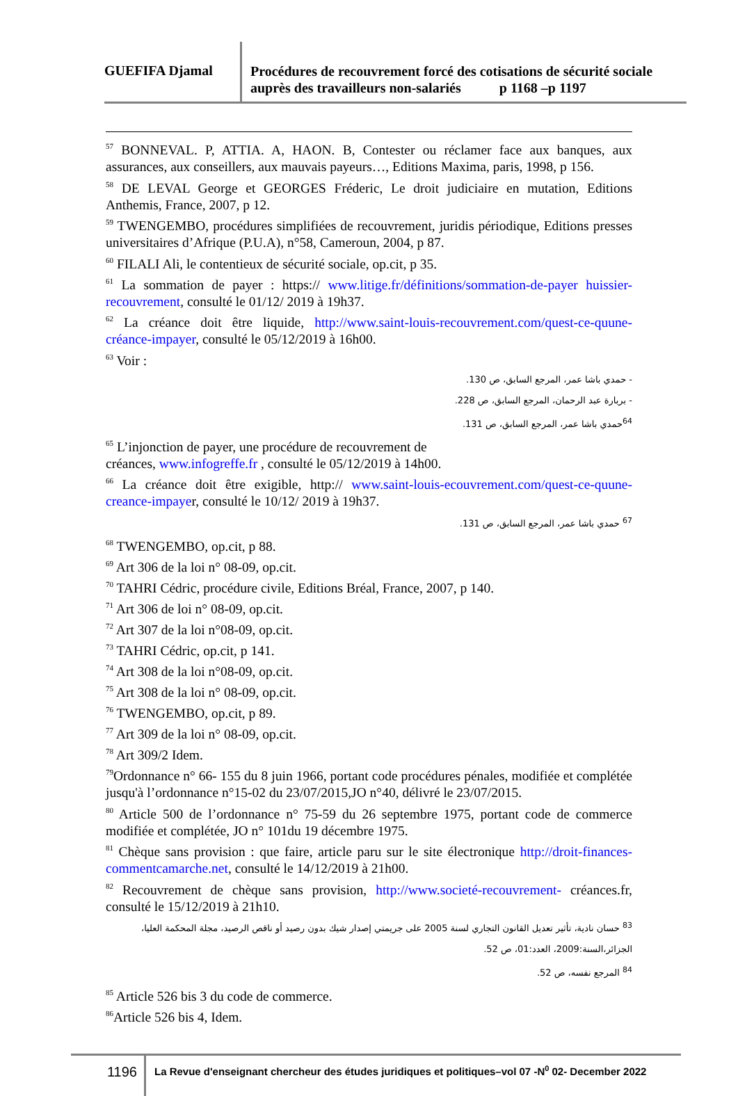GUEFIFA Djamal
Procédures de recouvrement forcé des cotisations de sécurité sociale auprès des travailleurs non-salariés p 1168 –p 1197
<sup>57</sup> BONNEVAL. P, ATTIA. A, HAON. B, Contester ou réclamer face aux banques, aux assurances, aux conseillers, aux mauvais payeurs…, Editions Maxima, paris, 1998, p 156.
<sup>58</sup> DE LEVAL George et GEORGES Fréderic, Le droit judiciaire en mutation, Editions Anthemis, France, 2007, p 12.
<sup>59</sup> TWENGEMBO, procédures simplifiées de recouvrement, juridis périodique, Editions presses universitaires d’Afrique (P.U.A), n°58, Cameroun, 2004, p 87.
<sup>60</sup> FILALI Ali, le contentieux de sécurité sociale, op.cit, p 35.
<sup>61</sup> La sommation de payer : https:// www.litige.fr/définitions/sommation-de-payer huissier-recouvrement, consulté le 01/12/ 2019 à 19h37.
<sup>62</sup> La créance doit être liquide, http://www.saint-louis-recouvrement.com/quest-ce-quune-créance-impayer, consulté le 05/12/2019 à 16h00.
<sup>63</sup> Voir :
- حمدي باشا عمر، المرجع السابق، ص 130.
- بربارة عبد الرحمان، المرجع السابق، ص 228.
<sup>64</sup> حمدي باشا عمر، المرجع السابق، ص 131.
<sup>65</sup> L’injonction de payer, une procédure de recouvrement de
créances, www.infogreffe.fr , consulté le 05/12/2019 à 14h00.
<sup>66</sup> La créance doit être exigible, http:// www.saint-louis-ecouvrement.com/quest-ce-quune-creance-impayer, consulté le 10/12/ 2019 à 19h37.
<sup>67</sup> حمدي باشا عمر، المرجع السابق، ص 131.
<sup>68</sup> TWENGEMBO, op.cit, p 88.
<sup>69</sup> Art 306 de la loi n° 08-09, op.cit.
<sup>70</sup> TAHRI Cédric, procédure civile, Editions Bréal, France, 2007, p 140.
<sup>71</sup> Art 306 de loi n° 08-09, op.cit.
<sup>72</sup> Art 307 de la loi n°08-09, op.cit.
<sup>73</sup> TAHRI Cédric, op.cit, p 141.
<sup>74</sup> Art 308 de la loi n°08-09, op.cit.
<sup>75</sup> Art 308 de la loi n° 08-09, op.cit.
<sup>76</sup> TWENGEMBO, op.cit, p 89.
<sup>77</sup> Art 309 de la loi n° 08-09, op.cit.
<sup>78</sup> Art 309/2 Idem.
<sup>79</sup> Ordonnance n° 66- 155 du 8 juin 1966, portant code procédures pénales, modifiée et complétée jusqu'à l’ordonnance n°15-02 du 23/07/2015,JO n°40, délivré le 23/07/2015.
<sup>80</sup> Article 500 de l’ordonnance n° 75-59 du 26 septembre 1975, portant code de commerce modifiée et complétée, JO n° 101du 19 décembre 1975.
<sup>81</sup> Chèque sans provision : que faire, article paru sur le site électronique http://droit-finances-commentcamarche.net, consulté le 14/12/2019 à 21h00.
<sup>82</sup> Recouvrement de chèque sans provision, http://www.societé-recouvrement- créances.fr, consulté le 15/12/2019 à 21h10.
<sup>83</sup> حسان نادية، تأثير تعديل القانون التجاري لسنة 2005 على جريمتي إصدار شيك بدون رصيد أو ناقص الرصيد، مجلة المحكمة العليا، الجزائر،السنة:2009، العدد:01، ص 52.
<sup>84</sup> المرجع نفسه، ص 52.
<sup>85</sup> Article 526 bis 3 du code de commerce.
<sup>86</sup> Article 526 bis 4, Idem.
1196
La Revue d'enseignant chercheur des études juridiques et politiques–vol 07 -N<sup>0</sup> 02- December 2022